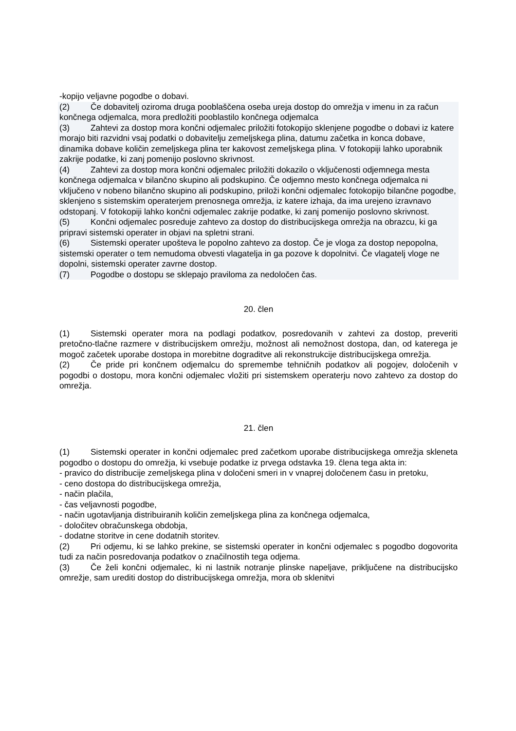-kopijo veljavne pogodbe o dobavi.
(2) Če dobavitelj oziroma druga pooblaščena oseba ureja dostop do omrežja v imenu in za račun končnega odjemalca, mora predložiti pooblastilo končnega odjemalca
(3) Zahtevi za dostop mora končni odjemalec priložiti fotokopijo sklenjene pogodbe o dobavi iz katere morajo biti razvidni vsaj podatki o dobavitelju zemeljskega plina, datumu začetka in konca dobave, dinamika dobave količin zemeljskega plina ter kakovost zemeljskega plina. V fotokopiji lahko uporabnik zakrije podatke, ki zanj pomenijo poslovno skrivnost.
(4) Zahtevi za dostop mora končni odjemalec priložiti dokazilo o vključenosti odjemnega mesta končnega odjemalca v bilančno skupino ali podskupino. Če odjemno mesto končnega odjemalca ni vključeno v nobeno bilančno skupino ali podskupino, priloži končni odjemalec fotokopijo bilančne pogodbe, sklenjeno s sistemskim operaterjem prenosnega omrežja, iz katere izhaja, da ima urejeno izravnavo odstopanj. V fotokopiji lahko končni odjemalec zakrije podatke, ki zanj pomenijo poslovno skrivnost.
(5) Končni odjemalec posreduje zahtevo za dostop do distribucijskega omrežja na obrazcu, ki ga pripravi sistemski operater in objavi na spletni strani.
(6) Sistemski operater upošteva le popolno zahtevo za dostop. Če je vloga za dostop nepopolna, sistemski operater o tem nemudoma obvesti vlagatelja in ga pozove k dopolnitvi. Če vlagatelj vloge ne dopolni, sistemski operater zavrne dostop.
(7) Pogodbe o dostopu se sklepajo praviloma za nedoločen čas.
20. člen
(1) Sistemski operater mora na podlagi podatkov, posredovanih v zahtevi za dostop, preveriti pretočno-tlačne razmere v distribucijskem omrežju, možnost ali nemožnost dostopa, dan, od katerega je mogoč začetek uporabe dostopa in morebitne dograditve ali rekonstrukcije distribucijskega omrežja.
(2) Če pride pri končnem odjemalcu do spremembe tehničnih podatkov ali pogojev, določenih v pogodbi o dostopu, mora končni odjemalec vložiti pri sistemskem operaterju novo zahtevo za dostop do omrežja.
21. člen
(1) Sistemski operater in končni odjemalec pred začetkom uporabe distribucijskega omrežja skleneta pogodbo o dostopu do omrežja, ki vsebuje podatke iz prvega odstavka 19. člena tega akta in:
- pravico do distribucije zemeljskega plina v določeni smeri in v vnaprej določenem času in pretoku,
- ceno dostopa do distribucijskega omrežja,
- način plačila,
- čas veljavnosti pogodbe,
- način ugotavljanja distribuiranih količin zemeljskega plina za končnega odjemalca,
- določitev obračunskega obdobja,
- dodatne storitve in cene dodatnih storitev.
(2) Pri odjemu, ki se lahko prekine, se sistemski operater in končni odjemalec s pogodbo dogovorita tudi za način posredovanja podatkov o značilnostih tega odjema.
(3) Če želi končni odjemalec, ki ni lastnik notranje plinske napeljave, priključene na distribucijsko omrežje, sam urediti dostop do distribucijskega omrežja, mora ob sklenitvi